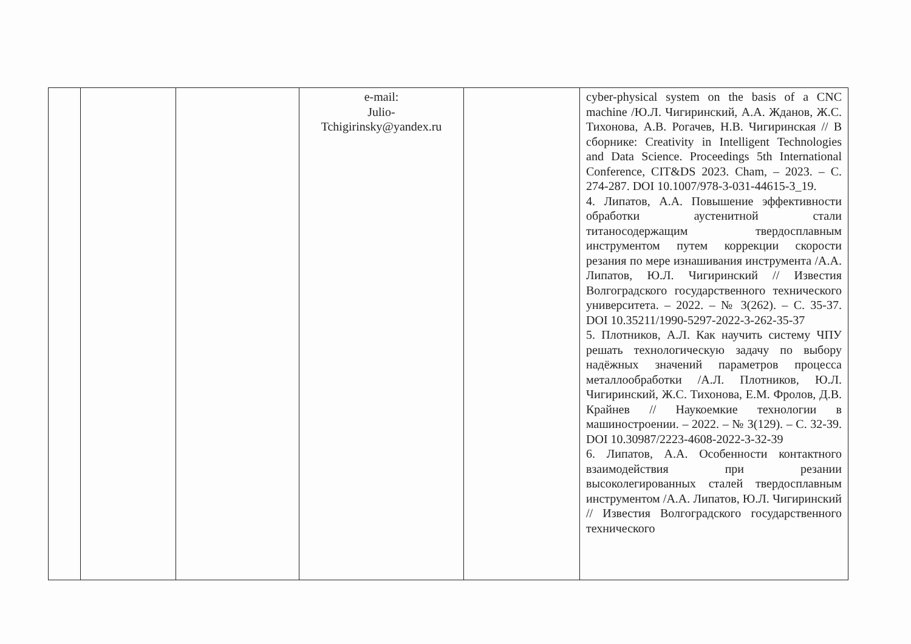| | | | e-mail: Julio- Tchigirinsky@yandex.ru | | cyber-physical system on the basis of a CNC machine /Ю.Л. Чигиринский, А.А. Жданов, Ж.С. Тихонова, А.В. Рогачев, Н.В. Чигиринская // В сборнике: Creativity in Intelligent Technologies and Data Science. Proceedings 5th International Conference, CIT&DS 2023. Cham, – 2023. – С. 274-287. DOI 10.1007/978-3-031-44615-3_19. 4. Липатов, А.А. Повышение эффективности обработки аустенитной стали титаносодержащим твердосплавным инструментом путем коррекции скорости резания по мере изнашивания инструмента /А.А. Липатов, Ю.Л. Чигиринский // Известия Волгоградского государственного технического университета. – 2022. – № 3(262). – С. 35-37. DOI 10.35211/1990-5297-2022-3-262-35-37 5. Плотников, А.Л. Как научить систему ЧПУ решать технологическую задачу по выбору надёжных значений параметров процесса металлообработки /А.Л. Плотников, Ю.Л. Чигиринский, Ж.С. Тихонова, Е.М. Фролов, Д.В. Крайнев // Наукоемкие технологии в машиностроении. – 2022. – № 3(129). – С. 32-39. DOI 10.30987/2223-4608-2022-3-32-39 6. Липатов, А.А. Особенности контактного взаимодействия при резании высоколегированных сталей твердосплавным инструментом /А.А. Липатов, Ю.Л. Чигиринский // Известия Волгоградского государственного технического |